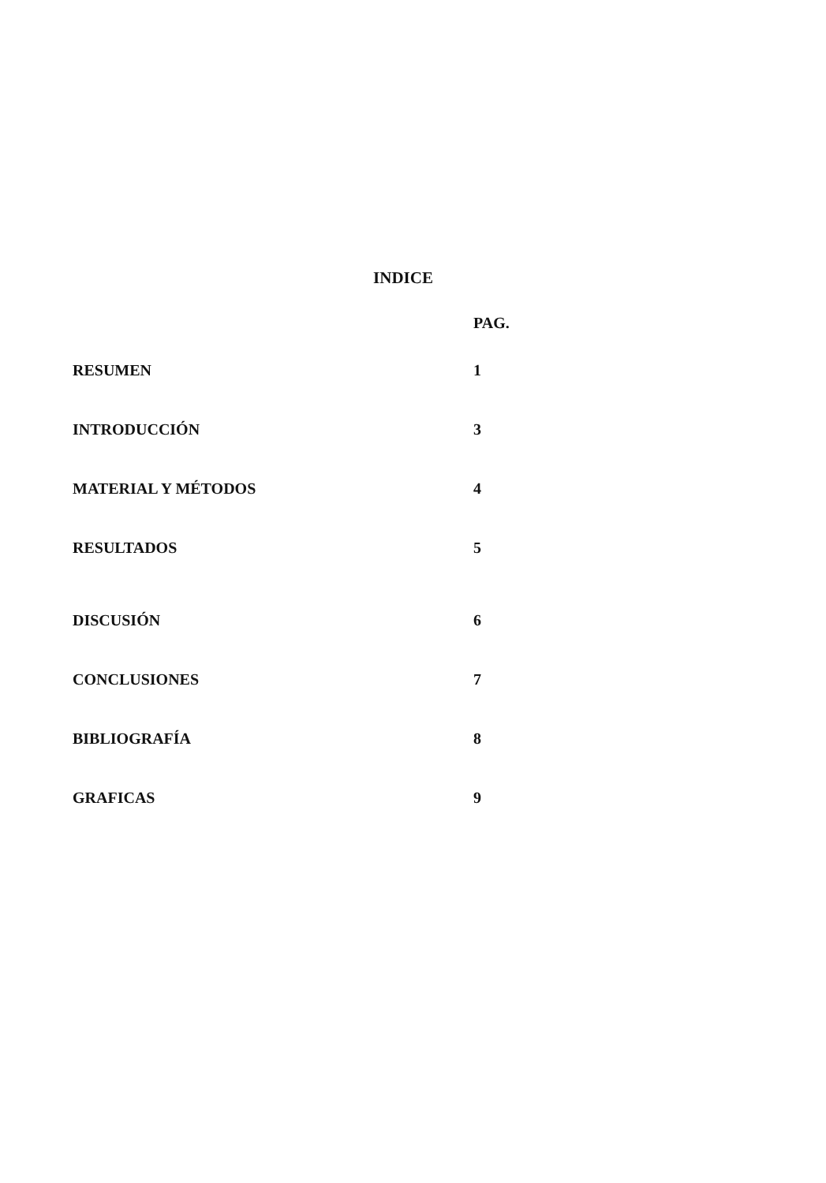INDICE
| | PAG. |
| RESUMEN | 1 |
| INTRODUCCIÓN | 3 |
| MATERIAL Y MÉTODOS | 4 |
| RESULTADOS | 5 |
| DISCUSIÓN | 6 |
| CONCLUSIONES | 7 |
| BIBLIOGRAFÍA | 8 |
| GRAFICAS | 9 |